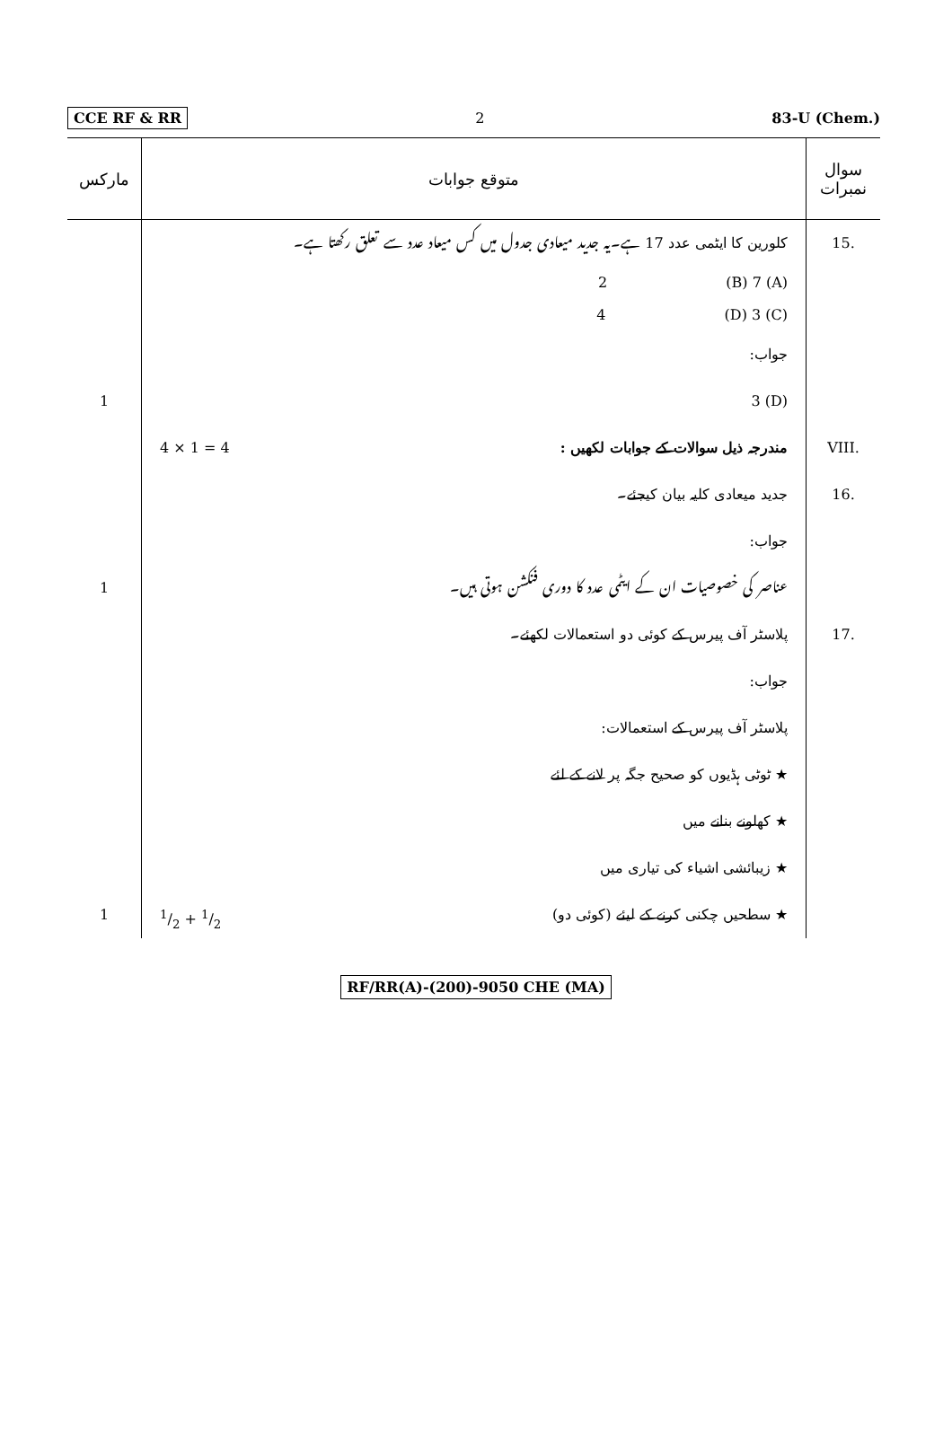CCE RF & RR 2 83-U (Chem.)
| سوال نمبرات | متوقع جوابات | مارکس |
| --- | --- | --- |
| .15 | کلورین کا ایٹمی عدد 17 ہے۔یہ جدید میعادی جدول میں کس میعاد عدد سے تعلق رکھتا ہے۔ | |
| | (A) 2 (B) 7 (C) 4 (D) 3 | |
| | جواب: | |
| | (D) 3 | 1 |
| .VIII | مندرجہ ذیل سوالات کے جوابات لکھیں : 4 × 1 = 4 | |
| .16 | جدید میعادی کلیہ بیان کیجئے۔ | |
| | جواب: | |
| | عناصر کی خصوصیات ان کے ایٹمی عدد کا دوری فنکشن ہوتی ہیں۔ | 1 |
| .17 | پلاسٹر آف پیرس کے کوئی دو استعمالات لکھئے۔ | |
| | جواب: | |
| | پلاسٹر آف پیرس کے استعمالات: | |
| | ★ ٹوٹی ہڈیوں کو صحیح جگہ پر لانے کے لئے | |
| | ★ کھلونے بنانے میں | |
| | ★ زیبائشی اشیاء کی تیاری میں | |
| | ★ سطحیں چکنی کرنے کے لیئے (کوئی دو) 1/2 + 1/2 | 1 |
RF/RR(A)-(200)-9050 CHE (MA)